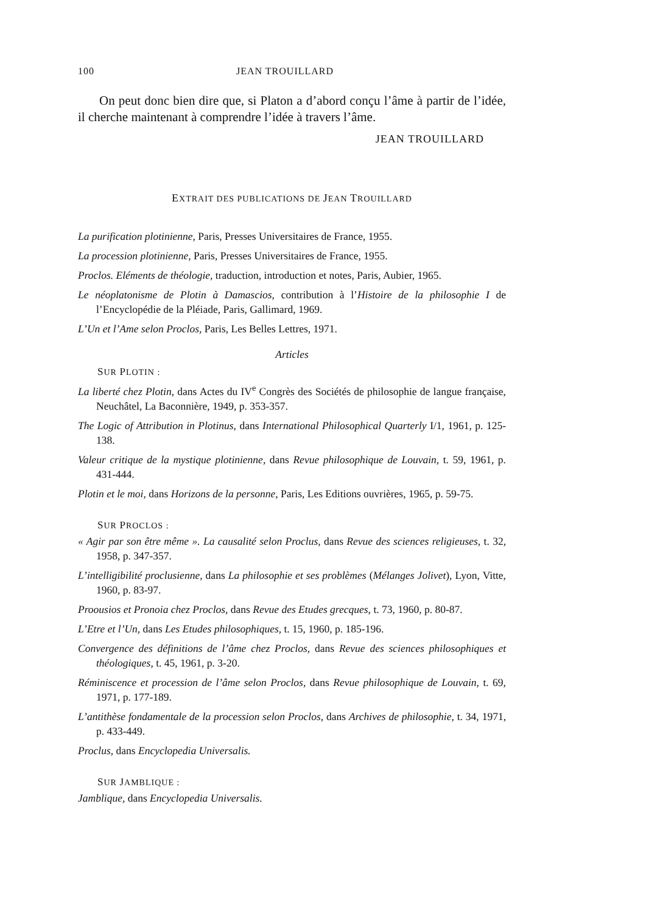100 JEAN TROUILLARD
On peut donc bien dire que, si Platon a d’abord conçu l’âme à partir de l’idée, il cherche maintenant à comprendre l’idée à travers l’âme.
JEAN TROUILLARD
EXTRAIT DES PUBLICATIONS DE JEAN TROUILLARD
La purification plotinienne, Paris, Presses Universitaires de France, 1955.
La procession plotinienne, Paris, Presses Universitaires de France, 1955.
Proclos. Eléments de théologie, traduction, introduction et notes, Paris, Aubier, 1965.
Le néoplatonisme de Plotin à Damascios, contribution à l’Histoire de la philosophie I de l’Encyclopédie de la Pléiade, Paris, Gallimard, 1969.
L’Un et l’Ame selon Proclos, Paris, Les Belles Lettres, 1971.
Articles
SUR PLOTIN :
La liberté chez Plotin, dans Actes du IV<sup>e</sup> Congrès des Sociétés de philosophie de langue française, Neuchâtel, La Baconnière, 1949, p. 353-357.
The Logic of Attribution in Plotinus, dans International Philosophical Quarterly I/1, 1961, p. 125-138.
Valeur critique de la mystique plotinienne, dans Revue philosophique de Louvain, t. 59, 1961, p. 431-444.
Plotin et le moi, dans Horizons de la personne, Paris, Les Editions ouvrières, 1965, p. 59-75.
SUR PROCLOS :
« Agir par son être même ». La causalité selon Proclus, dans Revue des sciences religieuses, t. 32, 1958, p. 347-357.
L’intelligibilité proclusienne, dans La philosophie et ses problèmes (Mélanges Jolivet), Lyon, Vitte, 1960, p. 83-97.
Proousios et Pronoia chez Proclos, dans Revue des Etudes grecques, t. 73, 1960, p. 80-87.
L’Etre et l’Un, dans Les Etudes philosophiques, t. 15, 1960, p. 185-196.
Convergence des définitions de l’âme chez Proclos, dans Revue des sciences philosophiques et théologiques, t. 45, 1961, p. 3-20.
Réminiscence et procession de l’âme selon Proclos, dans Revue philosophique de Louvain, t. 69, 1971, p. 177-189.
L’antithèse fondamentale de la procession selon Proclos, dans Archives de philosophie, t. 34, 1971, p. 433-449.
Proclus, dans Encyclopedia Universalis.
SUR JAMBLIQUE :
Jamblique, dans Encyclopedia Universalis.